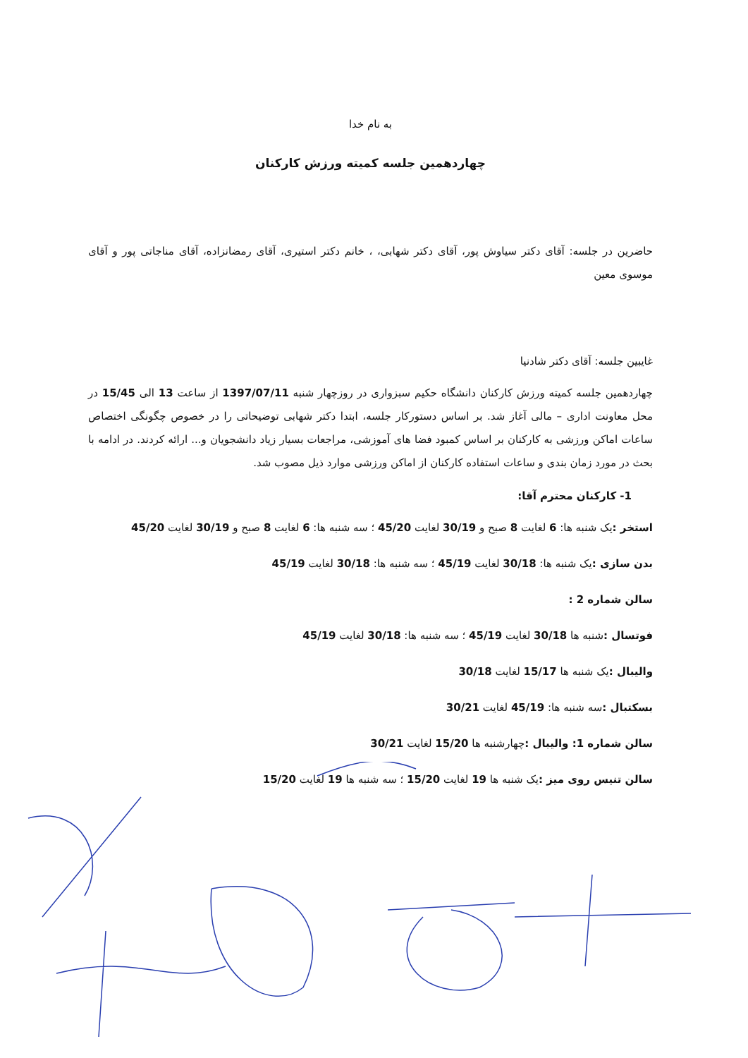به نام خدا
چهاردهمین جلسه کمیته ورزش کارکنان
حاضرین در جلسه: آقای دکتر سیاوش پور، آقای دکتر شهابی، ، خانم دکتر استیری، آقای رمضانزاده، آقای مناجاتی پور و آقای موسوی معین
غایبین جلسه: آقای دکتر شادنیا
چهاردهمین جلسه کمیته ورزش کارکنان دانشگاه حکیم سبزواری در روزچهار شنبه 1397/07/11 از ساعت 13 الی 15/45 در محل معاونت اداری – مالی آغاز شد. بر اساس دستورکار جلسه، ابتدا دکتر شهابی توضیحاتی را در خصوص چگونگی اختصاص ساعات اماکن ورزشی به کارکنان بر اساس کمبود فضا های آموزشی، مراجعات بسیار زیاد دانشجویان و... ارائه کردند. در ادامه با بحث در مورد زمان بندی و ساعات استفاده کارکنان از اماکن ورزشی موارد ذیل مصوب شد.
1- کارکنان محترم آقا:
استخر : یک شنبه ها: 6 لغایت 8 صبح و 30/19 لغایت 45/20 ؛ سه شنبه ها: 6 لغایت 8 صبح و 30/19 لغایت 45/20
بدن سازی : یک شنبه ها: 30/18 لغایت 45/19 ؛ سه شنبه ها: 30/18 لغایت 45/19
سالن شماره 2 :
فوتسال : شنبه ها 30/18 لغایت 45/19 ؛ سه شنبه ها: 30/18 لغایت 45/19
والیبال : یک شنبه ها 15/17 لغایت 30/18
بسکتبال : سه شنبه ها: 45/19 لغایت 30/21
سالن شماره 1: والیبال : چهارشنبه ها 15/20 لغایت 30/21
سالن تنیس روی میز : یک شنبه ها 19 لغایت 15/20 ؛ سه شنبه ها 19 لغایت 15/20